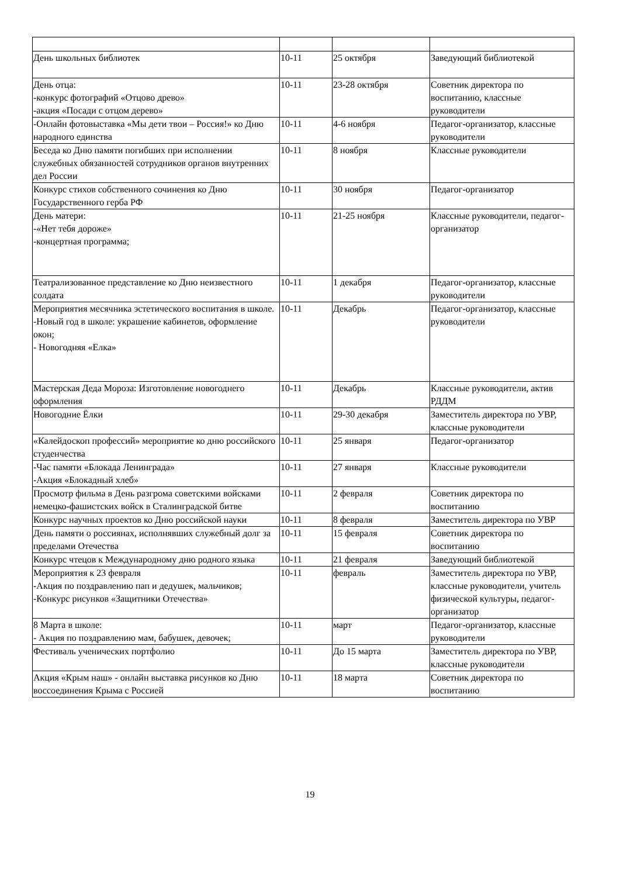| День школьных библиотек | 10-11 | 25 октября | Заведующий библиотекой |
| День отца: -конкурс фотографий «Отцово древо» -акция «Посади с отцом дерево» | 10-11 | 23-28 октября | Советник директора по воспитанию, классные руководители |
| -Онлайн фотовыставка «Мы дети твои – Россия!» ко Дню народного единства | 10-11 | 4-6 ноября | Педагог-организатор, классные руководители |
| Беседа ко Дню памяти погибших при исполнении служебных обязанностей сотрудников органов внутренних дел России | 10-11 | 8 ноября | Классные руководители |
| Конкурс стихов собственного сочинения ко Дню Государственного герба РФ | 10-11 | 30 ноября | Педагог-организатор |
| День матери: -«Нет тебя дороже» -концертная программа; | 10-11 | 21-25 ноября | Классные руководители, педагог-организатор |
| Театрализованное представление ко Дню неизвестного солдата | 10-11 | 1 декабря | Педагог-организатор, классные руководители |
| Мероприятия месячника эстетического воспитания в школе. -Новый год в школе: украшение кабинетов, оформление окон; - Новогодняя «Елка» | 10-11 | Декабрь | Педагог-организатор, классные руководители |
| Мастерская Деда Мороза: Изготовление новогоднего оформления | 10-11 | Декабрь | Классные руководители, актив РДДМ |
| Новогодние Ёлки | 10-11 | 29-30 декабря | Заместитель директора по УВР, классные руководители |
| «Калейдоскоп профессий» мероприятие ко дню российского студенчества | 10-11 | 25 января | Педагог-организатор |
| -Час памяти «Блокада Ленинграда» -Акция «Блокадный хлеб» | 10-11 | 27 января | Классные руководители |
| Просмотр фильма в День разгрома советскими войсками немецко-фашистских войск в Сталинградской битве | 10-11 | 2 февраля | Советник директора по воспитанию |
| Конкурс научных проектов ко Дню российской науки | 10-11 | 8 февраля | Заместитель директора по УВР |
| День памяти о россиянах, исполнявших служебный долг за пределами Отечества | 10-11 | 15 февраля | Советник директора по воспитанию |
| Конкурс чтецов к Международному дню родного языка | 10-11 | 21 февраля | Заведующий библиотекой |
| Мероприятия к 23 февраля -Акция по поздравлению пап и дедушек, мальчиков; -Конкурс рисунков «Защитники Отечества» | 10-11 | февраль | Заместитель директора по УВР, классные руководители, учитель физической культуры, педагог-организатор |
| 8 Марта в школе: - Акция по поздравлению мам, бабушек, девочек; | 10-11 | март | Педагог-организатор, классные руководители |
| Фестиваль ученических портфолио | 10-11 | До 15 марта | Заместитель директора по УВР, классные руководители |
| Акция «Крым наш» - онлайн выставка рисунков ко Дню воссоединения Крыма с Россией | 10-11 | 18 марта | Советник директора по воспитанию |
19